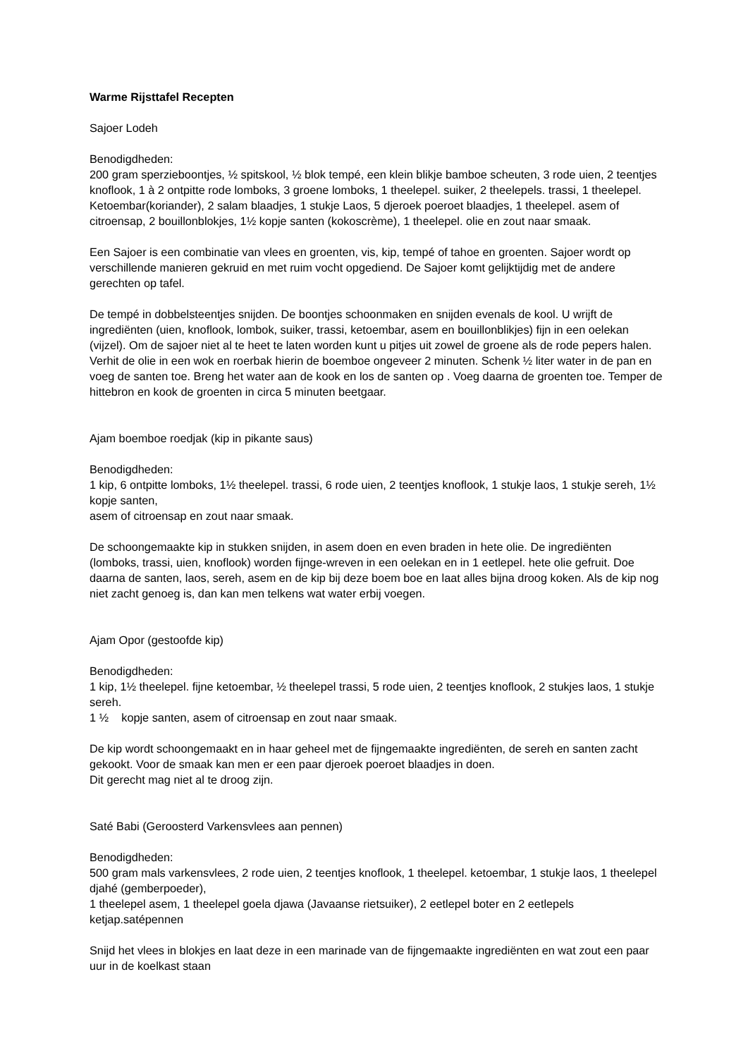Warme Rijsttafel Recepten
Sajoer Lodeh
Benodigdheden:
200 gram sperzieboontjes, ½ spitskool, ½ blok tempé, een klein blikje bamboe scheuten, 3 rode uien, 2 teentjes knoflook, 1 à 2 ontpitte rode lomboks, 3 groene lomboks, 1 theelepel. suiker, 2 theelepels. trassi, 1 theelepel. Ketoembar(koriander), 2 salam blaadjes, 1 stukje Laos, 5 djeroek poeroet blaadjes, 1 theelepel. asem of citroensap, 2 bouillonblokjes, 1½ kopje santen (kokoscrème), 1 theelepel. olie en zout naar smaak.
Een Sajoer is een combinatie van vlees en groenten, vis, kip, tempé of tahoe en groenten. Sajoer wordt op verschillende manieren gekruid en met ruim vocht opgediend. De Sajoer komt gelijktijdig met de andere gerechten op tafel.
De tempé in dobbelsteentjes snijden. De boontjes schoonmaken en snijden evenals de kool. U wrijft de ingrediënten (uien, knoflook, lombok, suiker, trassi, ketoembar, asem en bouillonblikjes) fijn in een oelekan (vijzel). Om de sajoer niet al te heet te laten worden kunt u pitjes uit zowel de groene als de rode pepers halen. Verhit de olie in een wok en roerbak hierin de boemboe ongeveer 2 minuten. Schenk ½ liter water in de pan en voeg de santen toe. Breng het water aan de kook en los de santen op . Voeg daarna de groenten toe. Temper de hittebron en kook de groenten in circa 5 minuten beetgaar.
Ajam boemboe roedjak (kip in pikante saus)
Benodigdheden:
1 kip, 6 ontpitte lomboks, 1½ theelepel. trassi, 6 rode uien, 2 teentjes knoflook, 1 stukje laos, 1 stukje sereh, 1½ kopje santen,
asem of citroensap en zout naar smaak.
De schoongemaakte kip in stukken snijden, in asem doen en even braden in hete olie. De ingrediënten (lomboks, trassi, uien, knoflook) worden fijnge-wreven in een oelekan en in 1 eetlepel. hete olie gefruit. Doe daarna de santen, laos, sereh, asem en de kip bij deze boem boe en laat alles bijna droog koken. Als de kip nog niet zacht genoeg is, dan kan men telkens wat water erbij voegen.
Ajam Opor (gestoofde kip)
Benodigdheden:
1 kip, 1½ theelepel. fijne ketoembar, ½ theelepel trassi, 5 rode uien, 2 teentjes knoflook, 2 stukjes laos, 1 stukje sereh.
1 ½ kopje santen, asem of citroensap en zout naar smaak.
De kip wordt schoongemaakt en in haar geheel met de fijngemaakte ingrediënten, de sereh en santen zacht gekookt. Voor de smaak kan men er een paar djeroek poeroet blaadjes in doen.
Dit gerecht mag niet al te droog zijn.
Saté Babi (Geroosterd Varkensvlees aan pennen)
Benodigdheden:
500 gram mals varkensvlees, 2 rode uien, 2 teentjes knoflook, 1 theelepel. ketoembar, 1 stukje laos, 1 theelepel djahé (gemberpoeder),
1 theelepel asem, 1 theelepel goela djawa (Javaanse rietsuiker), 2 eetlepel boter en 2 eetlepels ketjap.satépennen
Snijd het vlees in blokjes en laat deze in een marinade van de fijngemaakte ingrediënten en wat zout een paar uur in de koelkast staan